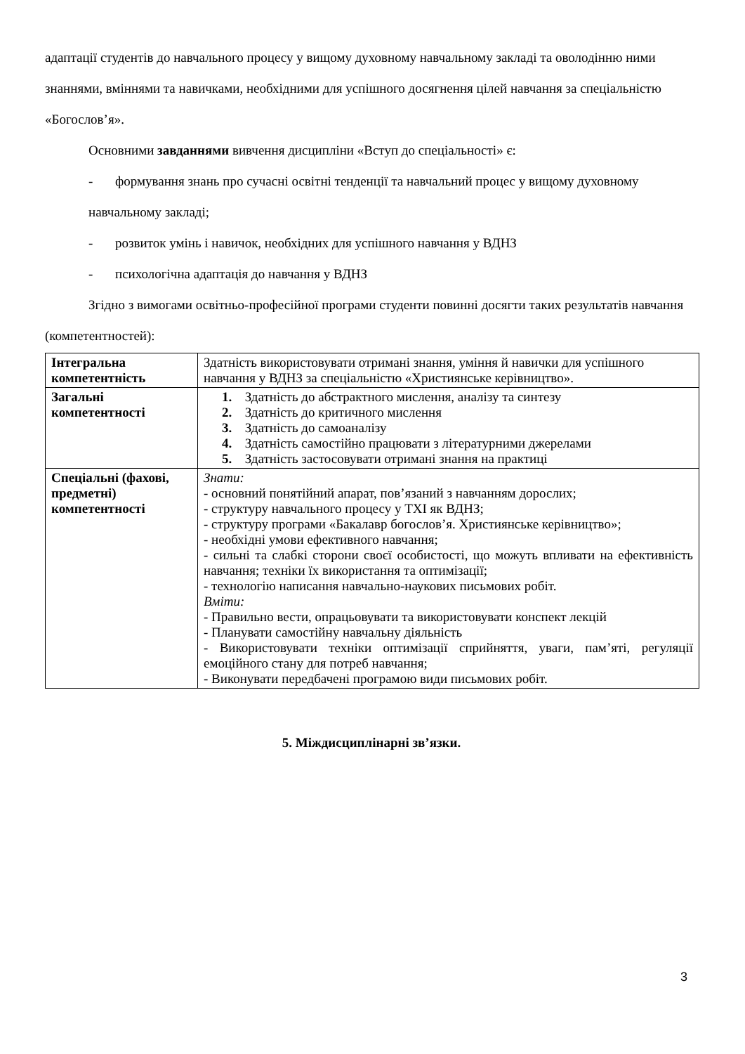адаптації студентів до навчального процесу у вищому духовному навчальному закладі та оволодінню ними знаннями, вміннями та навичками, необхідними для успішного досягнення цілей навчання за спеціальністю «Богослов’я».
Основними завданнями вивчення дисципліни «Вступ до спеціальності» є:
- формування знань про сучасні освітні тенденції та навчальний процес у вищому духовному навчальному закладі;
- розвиток умінь і навичок, необхідних для успішного навчання у ВДНЗ
- психологічна адаптація до навчання у ВДНЗ
Згідно з вимогами освітньо-професійної програми студенти повинні досягти таких результатів навчання (компетентностей):
| Інтегральна компетентність | Здатність використовувати отримані знання, уміння й навички для успішного навчання у ВДНЗ за спеціальністю «Християнське керівництво». |
| Загальні компетентності | 1. Здатність до абстрактного мислення, аналізу та синтезу 2. Здатність до критичного мислення 3. Здатність до самоаналізу 4. Здатність самостійно працювати з літературними джерелами 5. Здатність застосовувати отримані знання на практиці |
| Спеціальні (фахові, предметні) компетентності | Знати: - основний понятійний апарат, пов’язаний з навчанням дорослих; - структуру навчального процесу у ТХІ як ВДНЗ; - структуру програми «Бакалавр богослов’я. Християнське керівництво»; - необхідні умови ефективного навчання; - сильні та слабкі сторони своєї особистості, що можуть впливати на ефективність навчання; техніки їх використання та оптимізації; - технологію написання навчально-наукових письмових робіт. Вміти: - Правильно вести, опрацьовувати та використовувати конспект лекцій - Планувати самостійну навчальну діяльність - Використовувати техніки оптимізації сприйняття, уваги, пам’яті, регуляції емоційного стану для потреб навчання; - Виконувати передбачені програмою види письмових робіт. |
5. Міждисциплінарні зв’язки.
3